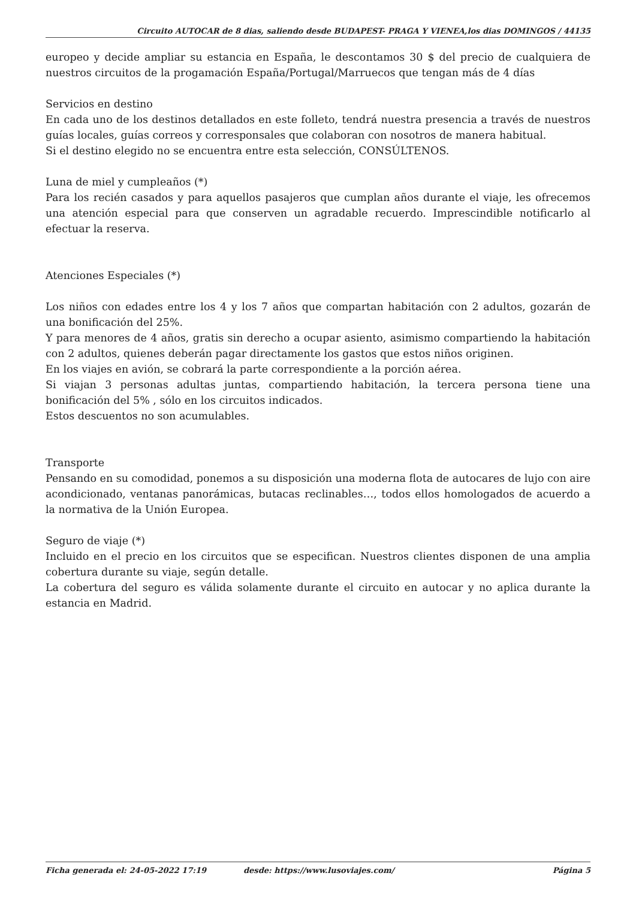Circuito AUTOCAR de 8 dias, saliendo desde BUDAPEST- PRAGA Y VIENEA,los dias DOMINGOS / 44135
europeo y decide ampliar su estancia en España, le descontamos 30 $ del precio de cualquiera de nuestros circuitos de la progamación España/Portugal/Marruecos que tengan más de 4 días
Servicios en destino
En cada uno de los destinos detallados en este folleto, tendrá nuestra presencia a través de nuestros guías locales, guías correos y corresponsales que colaboran con nosotros de manera habitual.
Si el destino elegido no se encuentra entre esta selección, CONSÚLTENOS.
Luna de miel y cumpleaños (*)
Para los recién casados y para aquellos pasajeros que cumplan años durante el viaje, les ofrecemos una atención especial para que conserven un agradable recuerdo. Imprescindible notificarlo al efectuar la reserva.
Atenciones Especiales (*)
Los niños con edades entre los 4 y los 7 años que compartan habitación con 2 adultos, gozarán de una bonificación del 25%.
Y para menores de 4 años, gratis sin derecho a ocupar asiento, asimismo compartiendo la habitación con 2 adultos, quienes deberán pagar directamente los gastos que estos niños originen.
En los viajes en avión, se cobrará la parte correspondiente a la porción aérea.
Si viajan 3 personas adultas juntas, compartiendo habitación, la tercera persona tiene una bonificación del 5% , sólo en los circuitos indicados.
Estos descuentos no son acumulables.
Transporte
Pensando en su comodidad, ponemos a su disposición una moderna flota de autocares de lujo con aire acondicionado, ventanas panorámicas, butacas reclinables…, todos ellos homologados de acuerdo a la normativa de la Unión Europea.
Seguro de viaje (*)
Incluido en el precio en los circuitos que se especifican. Nuestros clientes disponen de una amplia cobertura durante su viaje, según detalle.
La cobertura del seguro es válida solamente durante el circuito en autocar y no aplica durante la estancia en Madrid.
Ficha generada el: 24-05-2022 17:19 desde: https://www.lusoviajes.com/ Página 5